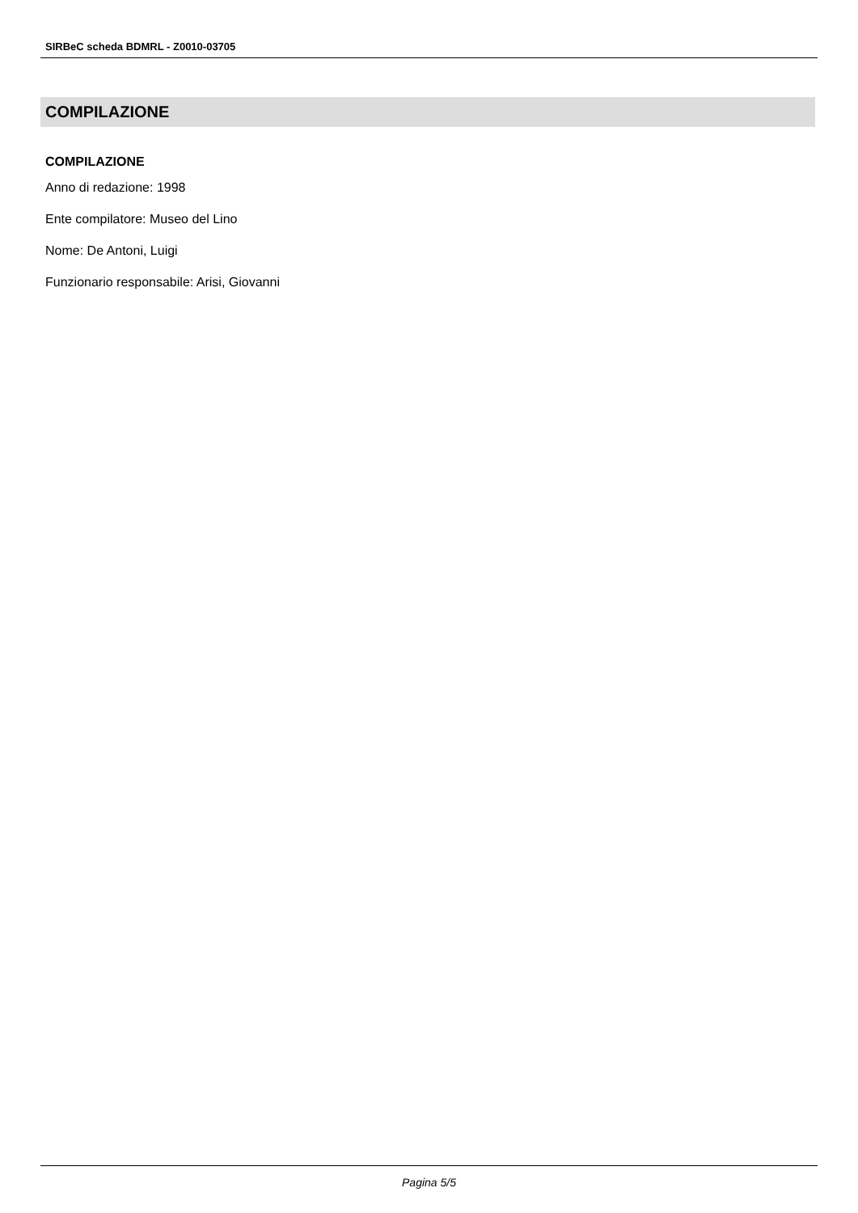SIRBeC scheda BDMRL - Z0010-03705
COMPILAZIONE
COMPILAZIONE
Anno di redazione: 1998
Ente compilatore: Museo del Lino
Nome: De Antoni, Luigi
Funzionario responsabile: Arisi, Giovanni
Pagina 5/5